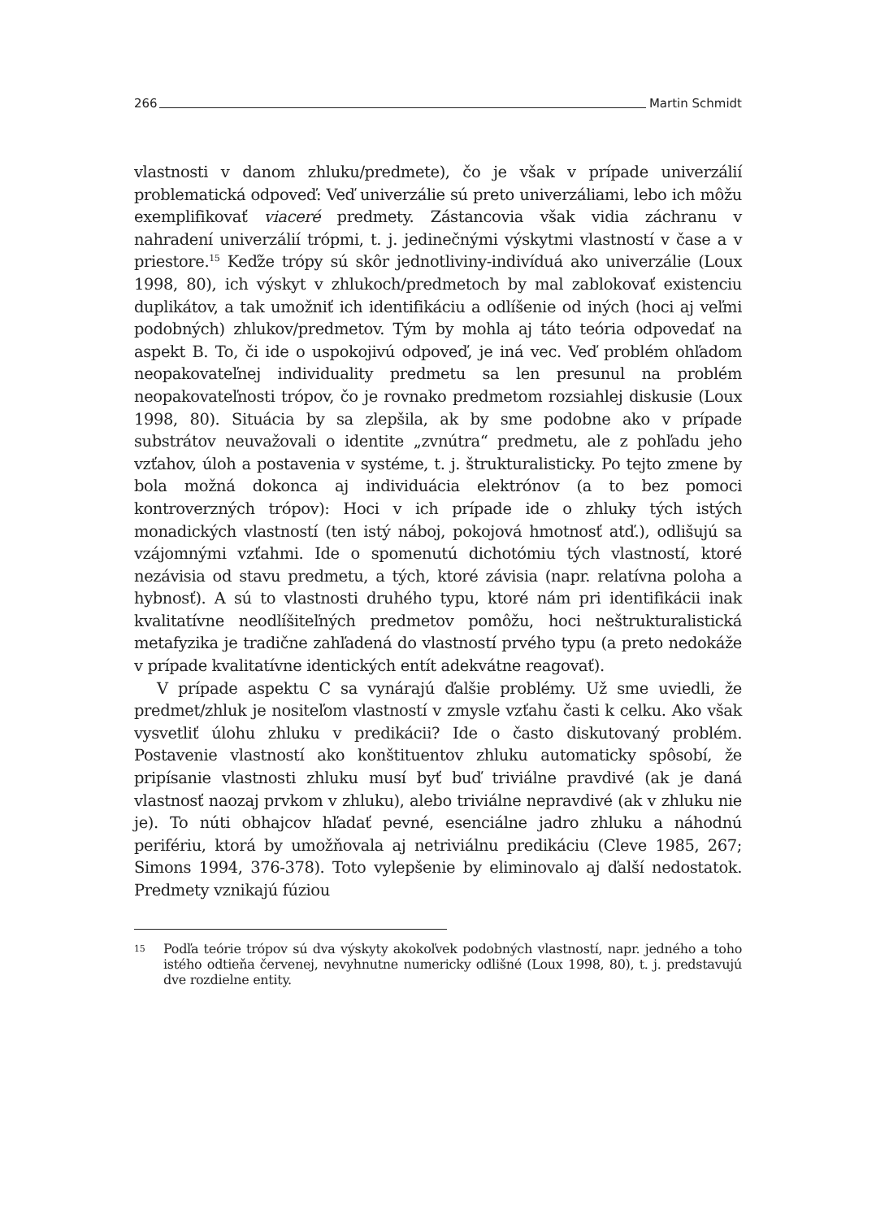266 Martin Schmidt
vlastnosti v danom zhluku/predmete), čo je však v prípade univerzálií problematická odpoveď: Veď univerzálie sú preto univerzáliami, lebo ich môžu exemplifikovať viaceré predmety. Zástancovia však vidia záchranu v nahradení univerzálií trópmi, t. j. jedinečnými výskytmi vlastností v čase a v priestore.<sup>15</sup> Keďže trópy sú skôr jednotliviny-indivíduá ako univerzálie (Loux 1998, 80), ich výskyt v zhlukoch/predmetoch by mal zablokovať existenciu duplikátov, a tak umožniť ich identifikáciu a odlíšenie od iných (hoci aj veľmi podobných) zhlukov/predmetov. Tým by mohla aj táto teória odpovedať na aspekt B. To, či ide o uspokojivú odpoveď, je iná vec. Veď problém ohľadom neopakovateľnej individuality predmetu sa len presunul na problém neopakovateľnosti trópov, čo je rovnako predmetom rozsiahlej diskusie (Loux 1998, 80). Situácia by sa zlepšila, ak by sme podobne ako v prípade substrátov neuvažovali o identite „zvnútra“ predmetu, ale z pohľadu jeho vzťahov, úloh a postavenia v systéme, t. j. štrukturalisticky. Po tejto zmene by bola možná dokonca aj individuácia elektrónov (a to bez pomoci kontroverzných trópov): Hoci v ich prípade ide o zhluky tých istých monadických vlastností (ten istý náboj, pokojová hmotnosť atď.), odlišujú sa vzájomnými vzťahmi. Ide o spomenutú dichotómiu tých vlastností, ktoré nezávisia od stavu predmetu, a tých, ktoré závisia (napr. relatívna poloha a hybnosť). A sú to vlastnosti druhého typu, ktoré nám pri identifikácii inak kvalitatívne neodlíšiteľných predmetov pomôžu, hoci neštrukturalistická metafyzika je tradične zahľadená do vlastností prvého typu (a preto nedokáže v prípade kvalitatívne identických entít adekvátne reagovať).
V prípade aspektu C sa vynárajú ďalšie problémy. Už sme uviedli, že predmet/zhluk je nositeľom vlastností v zmysle vzťahu časti k celku. Ako však vysvetliť úlohu zhluku v predikácii? Ide o často diskutovaný problém. Postavenie vlastností ako konštituentov zhluku automaticky spôsobí, že pripísanie vlastnosti zhluku musí byť buď triviálne pravdivé (ak je daná vlastnosť naozaj prvkom v zhluku), alebo triviálne nepravdivé (ak v zhluku nie je). To núti obhajcov hľadať pevné, esenciálne jadro zhluku a náhodnú perifériu, ktorá by umožňovala aj netriviálnu predikáciu (Cleve 1985, 267; Simons 1994, 376-378). Toto vylepšenie by eliminovalo aj ďalší nedostatok. Predmety vznikajú fúziou
15 Podľa teórie trópov sú dva výskyty akokoľvek podobných vlastností, napr. jedného a toho istého odtieňa červenej, nevyhnutne numericky odlišné (Loux 1998, 80), t. j. predstavujú dve rozdielne entity.